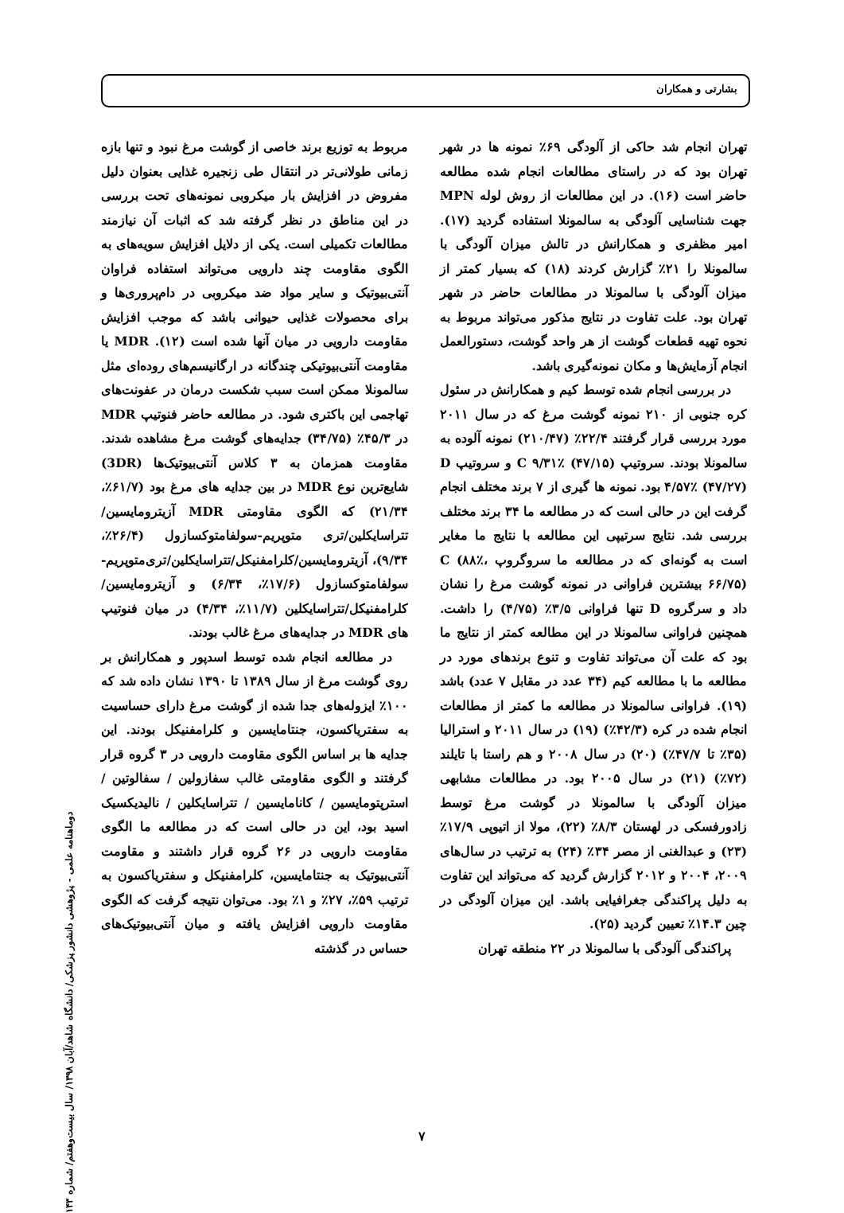بشارتی و همکاران
تهران انجام شد حاکی از آلودگی ۶۹٪ نمونه ها در شهر تهران بود که در راستای مطالعات انجام شده مطالعه حاضر است (۱۶). در این مطالعات از روش لوله MPN جهت شناسایی آلودگی به سالمونلا استفاده گردید (۱۷). امیر مظفری و همکارانش در تالش میزان آلودگی با سالمونلا را ۲۱٪ گزارش کردند (۱۸) که بسیار کمتر از میزان آلودگی با سالمونلا در مطالعات حاضر در شهر تهران بود. علت تفاوت در نتایج مذکور می‌تواند مربوط به نحوه تهیه قطعات گوشت از هر واحد گوشت، دستورالعمل انجام آزمایش‌ها و مکان نمونه‌گیری باشد.
در بررسی انجام شده توسط کیم و همکارانش در سئول کره جنوبی از ۲۱۰ نمونه گوشت مرغ که در سال ۲۰۱۱ مورد بررسی قرار گرفتند ۲۲/۴٪ (۲۱۰/۴۷) نمونه آلوده به سالمونلا بودند. سروتیپ C ۹/۳۱٪ (۴۷/۱۵) و سروتیپ D ۴/۵۷٪ (۴۷/۲۷) بود. نمونه ها گیری از ۷ برند مختلف انجام گرفت این در حالی است که در مطالعه ما ۳۴ برند مختلف بررسی شد. نتایج سرتیپی این مطالعه با نتایج ما مغایر است به گونه‌ای که در مطالعه ما سروگروپ C (۸۸٪، ۶۶/۷۵) بیشترین فراوانی در نمونه گوشت مرغ را نشان داد و سرگروه D تنها فراوانی ۳/۵٪ (۴/۷۵) را داشت. همچنین فراوانی سالمونلا در این مطالعه کمتر از نتایج ما بود که علت آن می‌تواند تفاوت و تنوع برندهای مورد در مطالعه ما با مطالعه کیم (۳۴ عدد در مقابل ۷ عدد) باشد (۱۹). فراوانی سالمونلا در مطالعه ما کمتر از مطالعات انجام شده در کره (۴۲/۳٪) (۱۹) در سال ۲۰۱۱ و استرالیا (۳۵٪ تا ۴۷/۷٪) (۲۰) در سال ۲۰۰۸ و هم راستا با تایلند (۷۲٪) (۲۱) در سال ۲۰۰۵ بود. در مطالعات مشابهی میزان آلودگی با سالمونلا در گوشت مرغ توسط زادورفسکی در لهستان ۸/۳٪ (۲۲)، مولا از اتیوپی ۱۷/۹٪ (۲۳) و عبدالغنی از مصر ۳۴٪ (۲۴) به ترتیب در سال‌های ۲۰۰۹، ۲۰۰۴ و ۲۰۱۲ گزارش گردید که می‌تواند این تفاوت به دلیل پراکندگی جغرافیایی باشد. این میزان آلودگی در چین ۱۴.۳٪ تعیین گردید (۲۵).
پراکندگی آلودگی با سالمونلا در ۲۲ منطقه تهران
مربوط به توزیع برند خاصی از گوشت مرغ نبود و تنها بازه زمانی طولانی‌تر در انتقال طی زنجیره غذایی بعنوان دلیل مفروض در افزایش بار میکروبی نمونه‌های تحت بررسی در این مناطق در نظر گرفته شد که اثبات آن نیازمند مطالعات تکمیلی است. یکی از دلایل افزایش سویه‌های به الگوی مقاومت چند دارویی می‌تواند استفاده فراوان آنتی‌بیوتیک و سایر مواد ضد میکروبی در دام‌پروری‌ها و برای محصولات غذایی حیوانی باشد که موجب افزایش مقاومت دارویی در میان آنها شده است (۱۲). MDR یا مقاومت آنتی‌بیوتیکی چندگانه در ارگانیسم‌های روده‌ای مثل سالمونلا ممکن است سبب شکست درمان در عفونت‌های تهاجمی این باکتری شود. در مطالعه حاضر فنوتیپ MDR در ۴۵/۳٪ (۳۴/۷۵) جدایه‌های گوشت مرغ مشاهده شدند. مقاومت همزمان به ۳ کلاس آنتی‌بیوتیک‌ها (3DR) شایع‌ترین نوع MDR در بین جدایه های مرغ بود (۶۱/۷٪، ۲۱/۳۴) که الگوی مقاومتی MDR آزیترومایسین/تتراسایکلین/تری متوپریم-سولفامتوکسازول (۲۶/۴٪، ۹/۳۴)، آزیترومایسین/کلرامفنیکل/تتراسایکلین/تری‌متوپریم-سولفامتوکسازول (۱۷/۶٪، ۶/۳۴) و آزیترومایسین/کلرامفنیکل/تتراسایکلین (۱۱/۷٪، ۴/۳۴) در میان فنوتیپ های MDR در جدایه‌های مرغ غالب بودند.
در مطالعه انجام شده توسط اسدپور و همکارانش بر روی گوشت مرغ از سال ۱۳۸۹ تا ۱۳۹۰ نشان داده شد که ۱۰۰٪ ایزوله‌های جدا شده از گوشت مرغ دارای حساسیت به سفتریاکسون، جنتامایسین و کلرامفنیکل بودند. این جدایه ها بر اساس الگوی مقاومت دارویی در ۳ گروه قرار گرفتند و الگوی مقاومتی غالب سفازولین / سفالوتین / استرپتومایسین / کانامایسین / تتراسایکلین / نالیدیکسیک اسید بود، این در حالی است که در مطالعه ما الگوی مقاومت دارویی در ۲۶ گروه قرار داشتند و مقاومت آنتی‌بیوتیک به جنتامایسین، کلرامفنیکل و سفتریاکسون به ترتیب ۵۹٪، ۲۷٪ و ۱٪ بود. می‌توان نتیجه گرفت که الگوی مقاومت دارویی افزایش یافته و میان آنتی‌بیوتیک‌های حساس در گذشته
دوماهنامه علمی - پژوهشی دانشور پزشکی/ دانشگاه شاهد/آبان ۱۳۹۸/ سال بیست‌وهفتم/ شماره ۱۴۳
۷